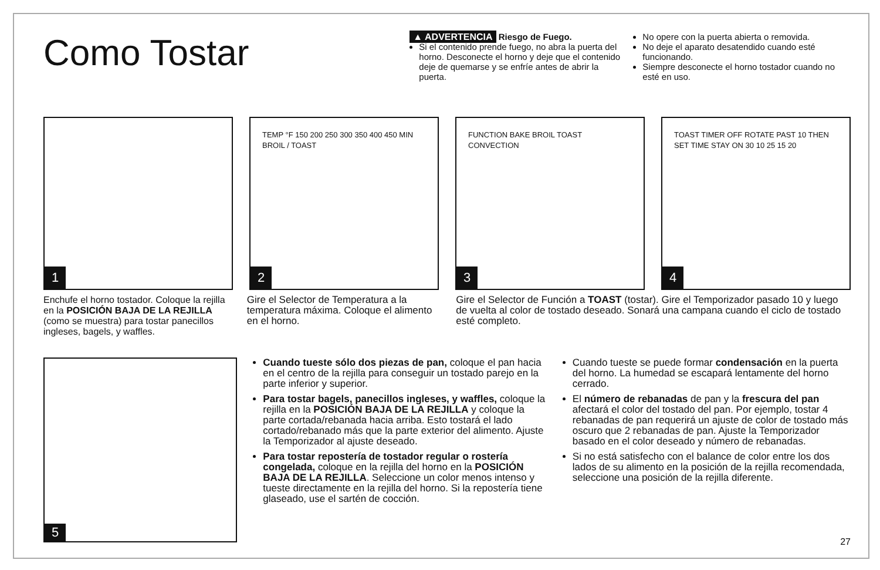Como Tostar
▲ ADVERTENCIA Riesgo de Fuego.
Si el contenido prende fuego, no abra la puerta del horno. Desconecte el horno y deje que el contenido deje de quemarse y se enfríe antes de abrir la puerta.
No opere con la puerta abierta o removida.
No deje el aparato desatendido cuando esté funcionando.
Siempre desconecte el horno tostador cuando no esté en uso.
1
TEMP °F 150 200 250 300 350 400 450 MIN BROIL / TOAST
2
FUNCTION BAKE BROIL TOAST CONVECTION
3
TOAST TIMER OFF ROTATE PAST 10 THEN SET TIME STAY ON 30 10 25 15 20
4
Enchufe el horno tostador. Coloque la rejilla en la POSICIÓN BAJA DE LA REJILLA (como se muestra) para tostar panecillos ingleses, bagels, y waffles.
Gire el Selector de Temperatura a la temperatura máxima. Coloque el alimento en el horno.
Gire el Selector de Función a TOAST (tostar). Gire el Temporizador pasado 10 y luego de vuelta al color de tostado deseado. Sonará una campana cuando el ciclo de tostado esté completo.
5
Cuando tueste sólo dos piezas de pan, coloque el pan hacia en el centro de la rejilla para conseguir un tostado parejo en la parte inferior y superior.
Para tostar bagels, panecillos ingleses, y waffles, coloque la rejilla en la POSICIÓN BAJA DE LA REJILLA y coloque la parte cortada/rebanada hacia arriba. Esto tostará el lado cortado/rebanado más que la parte exterior del alimento. Ajuste la Temporizador al ajuste deseado.
Para tostar repostería de tostador regular o rostería congelada, coloque en la rejilla del horno en la POSICIÓN BAJA DE LA REJILLA. Seleccione un color menos intenso y tueste directamente en la rejilla del horno. Si la repostería tiene glaseado, use el sartén de cocción.
Cuando tueste se puede formar condensación en la puerta del horno. La humedad se escapará lentamente del horno cerrado.
El número de rebanadas de pan y la frescura del pan afectará el color del tostado del pan. Por ejemplo, tostar 4 rebanadas de pan requerirá un ajuste de color de tostado más oscuro que 2 rebanadas de pan. Ajuste la Temporizador basado en el color deseado y número de rebanadas.
Si no está satisfecho con el balance de color entre los dos lados de su alimento en la posición de la rejilla recomendada, seleccione una posición de la rejilla diferente.
27